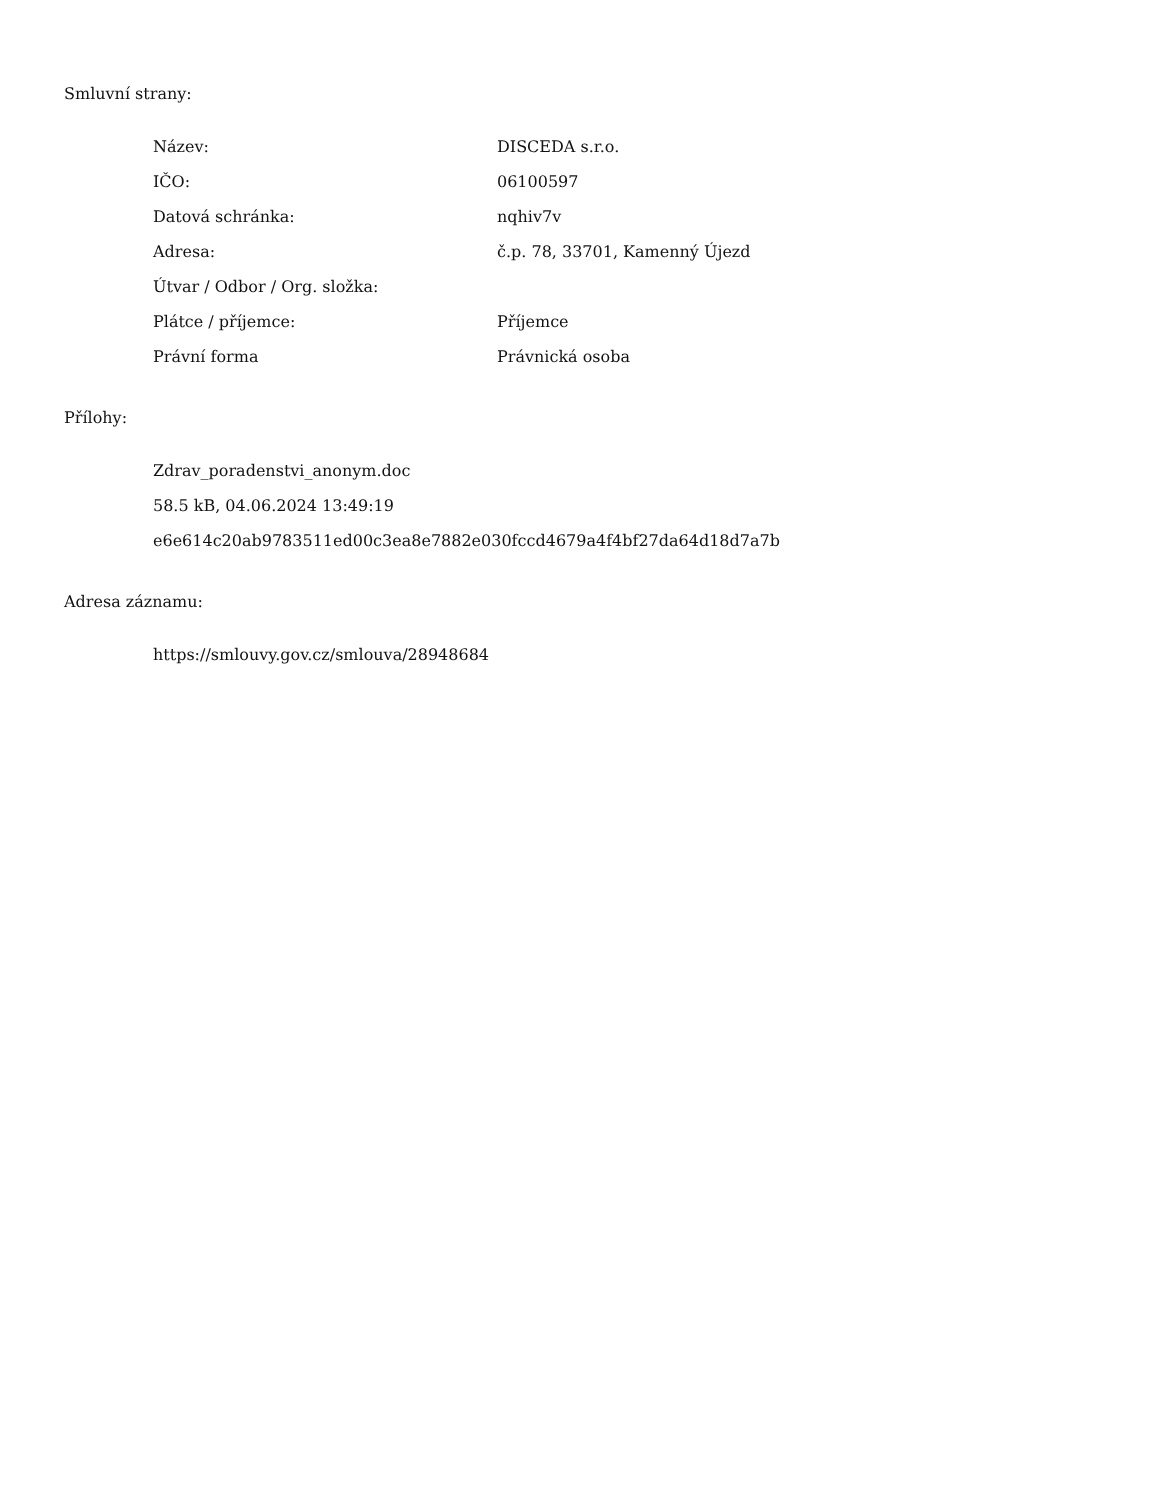Smluvní strany:
| Název: | DISCEDA s.r.o. |
| IČO: | 06100597 |
| Datová schránka: | nqhiv7v |
| Adresa: | č.p. 78, 33701, Kamenný Újezd |
| Útvar / Odbor / Org. složka: | |
| Plátce / příjemce: | Příjemce |
| Právní forma | Právnická osoba |
Přílohy:
Zdrav_poradenstvi_anonym.doc
58.5 kB, 04.06.2024 13:49:19
e6e614c20ab9783511ed00c3ea8e7882e030fccd4679a4f4bf27da64d18d7a7b
Adresa záznamu:
https://smlouvy.gov.cz/smlouva/28948684